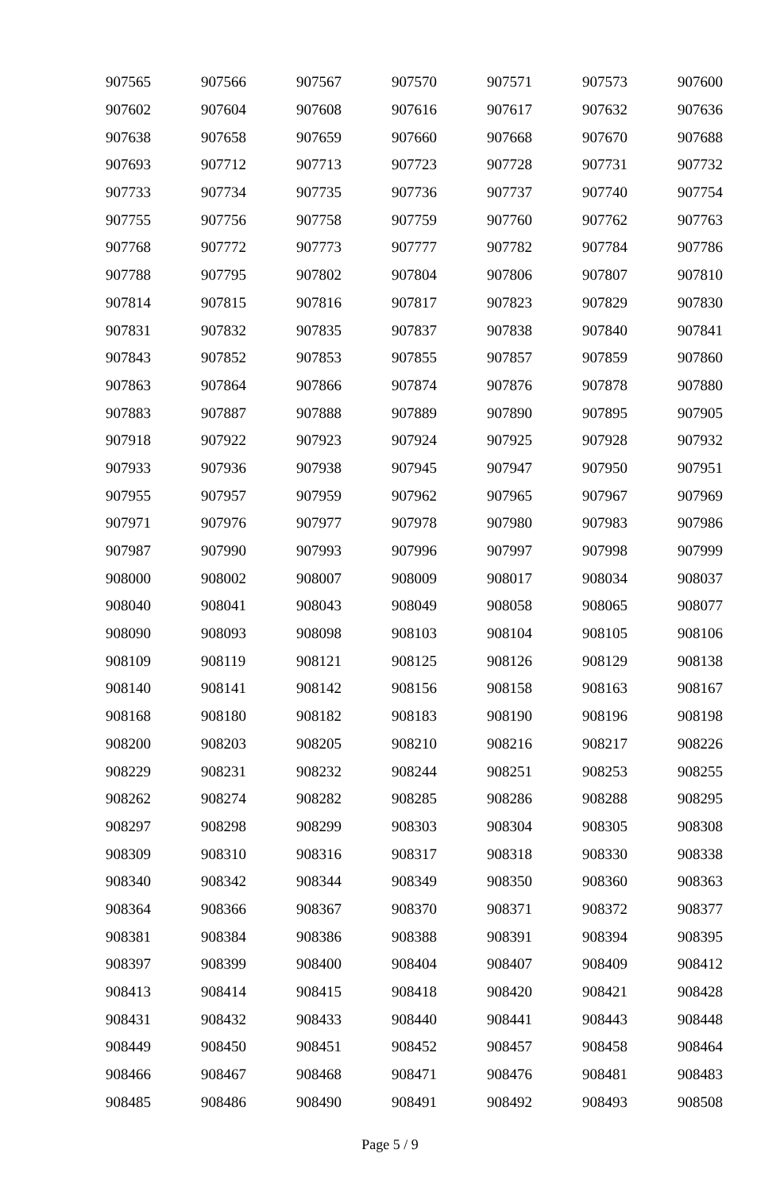| 907565 | 907566 | 907567 | 907570 | 907571 | 907573 | 907600 |
| 907602 | 907604 | 907608 | 907616 | 907617 | 907632 | 907636 |
| 907638 | 907658 | 907659 | 907660 | 907668 | 907670 | 907688 |
| 907693 | 907712 | 907713 | 907723 | 907728 | 907731 | 907732 |
| 907733 | 907734 | 907735 | 907736 | 907737 | 907740 | 907754 |
| 907755 | 907756 | 907758 | 907759 | 907760 | 907762 | 907763 |
| 907768 | 907772 | 907773 | 907777 | 907782 | 907784 | 907786 |
| 907788 | 907795 | 907802 | 907804 | 907806 | 907807 | 907810 |
| 907814 | 907815 | 907816 | 907817 | 907823 | 907829 | 907830 |
| 907831 | 907832 | 907835 | 907837 | 907838 | 907840 | 907841 |
| 907843 | 907852 | 907853 | 907855 | 907857 | 907859 | 907860 |
| 907863 | 907864 | 907866 | 907874 | 907876 | 907878 | 907880 |
| 907883 | 907887 | 907888 | 907889 | 907890 | 907895 | 907905 |
| 907918 | 907922 | 907923 | 907924 | 907925 | 907928 | 907932 |
| 907933 | 907936 | 907938 | 907945 | 907947 | 907950 | 907951 |
| 907955 | 907957 | 907959 | 907962 | 907965 | 907967 | 907969 |
| 907971 | 907976 | 907977 | 907978 | 907980 | 907983 | 907986 |
| 907987 | 907990 | 907993 | 907996 | 907997 | 907998 | 907999 |
| 908000 | 908002 | 908007 | 908009 | 908017 | 908034 | 908037 |
| 908040 | 908041 | 908043 | 908049 | 908058 | 908065 | 908077 |
| 908090 | 908093 | 908098 | 908103 | 908104 | 908105 | 908106 |
| 908109 | 908119 | 908121 | 908125 | 908126 | 908129 | 908138 |
| 908140 | 908141 | 908142 | 908156 | 908158 | 908163 | 908167 |
| 908168 | 908180 | 908182 | 908183 | 908190 | 908196 | 908198 |
| 908200 | 908203 | 908205 | 908210 | 908216 | 908217 | 908226 |
| 908229 | 908231 | 908232 | 908244 | 908251 | 908253 | 908255 |
| 908262 | 908274 | 908282 | 908285 | 908286 | 908288 | 908295 |
| 908297 | 908298 | 908299 | 908303 | 908304 | 908305 | 908308 |
| 908309 | 908310 | 908316 | 908317 | 908318 | 908330 | 908338 |
| 908340 | 908342 | 908344 | 908349 | 908350 | 908360 | 908363 |
| 908364 | 908366 | 908367 | 908370 | 908371 | 908372 | 908377 |
| 908381 | 908384 | 908386 | 908388 | 908391 | 908394 | 908395 |
| 908397 | 908399 | 908400 | 908404 | 908407 | 908409 | 908412 |
| 908413 | 908414 | 908415 | 908418 | 908420 | 908421 | 908428 |
| 908431 | 908432 | 908433 | 908440 | 908441 | 908443 | 908448 |
| 908449 | 908450 | 908451 | 908452 | 908457 | 908458 | 908464 |
| 908466 | 908467 | 908468 | 908471 | 908476 | 908481 | 908483 |
| 908485 | 908486 | 908490 | 908491 | 908492 | 908493 | 908508 |
Page 5 / 9